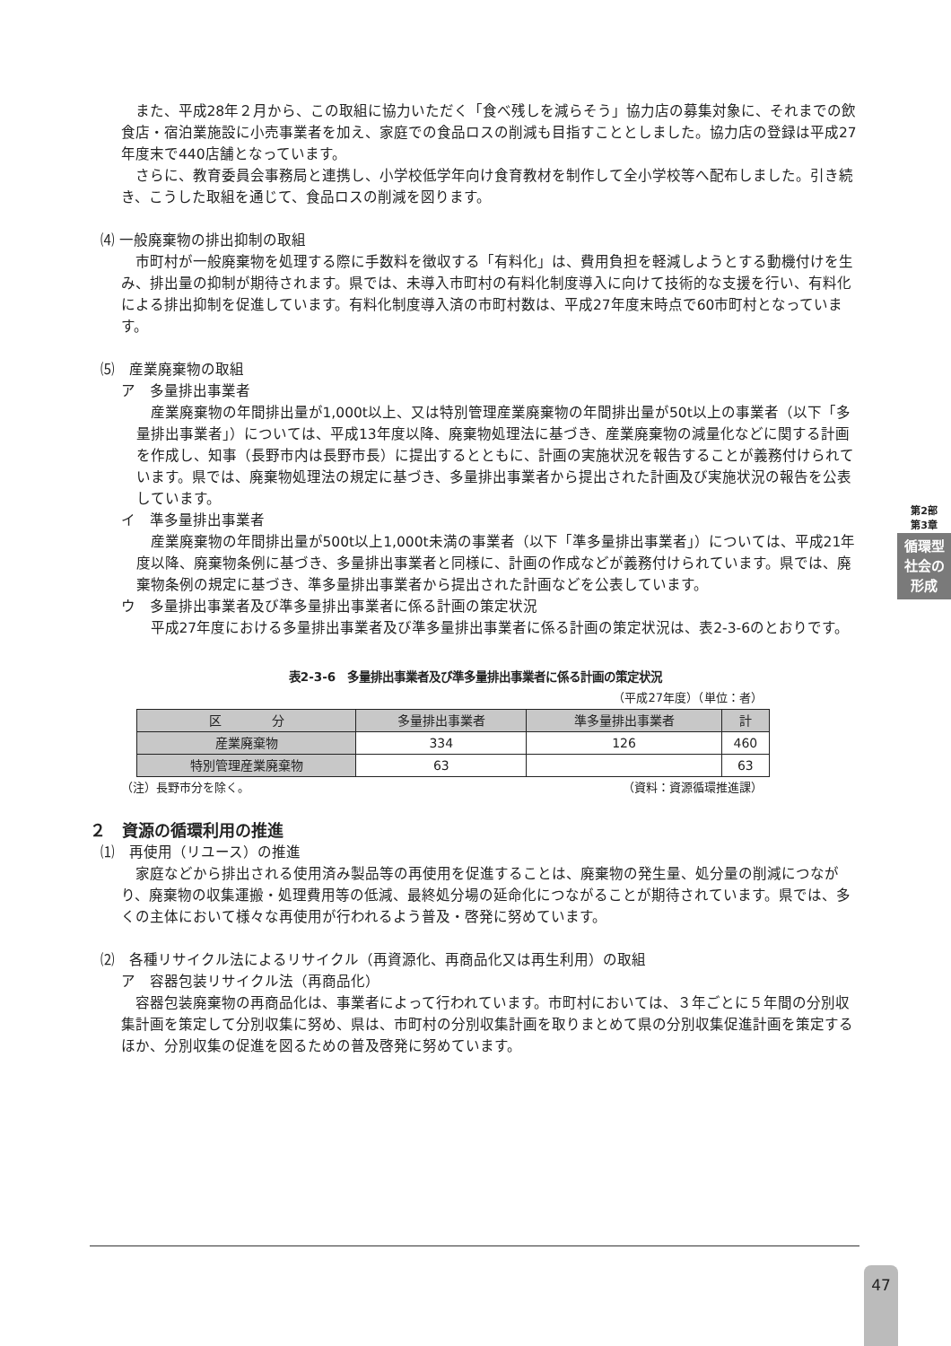また、平成28年２月から、この取組に協力いただく「食べ残しを減らそう」協力店の募集対象に、それまでの飲食店・宿泊業施設に小売事業者を加え、家庭での食品ロスの削減も目指すこととしました。協力店の登録は平成27年度末で440店舗となっています。
さらに、教育委員会事務局と連携し、小学校低学年向け食育教材を制作して全小学校等へ配布しました。引き続き、こうした取組を通じて、食品ロスの削減を図ります。
⑷ 一般廃棄物の排出抑制の取組
市町村が一般廃棄物を処理する際に手数料を徴収する「有料化」は、費用負担を軽減しようとする動機付けを生み、排出量の抑制が期待されます。県では、未導入市町村の有料化制度導入に向けて技術的な支援を行い、有料化による排出抑制を促進しています。有料化制度導入済の市町村数は、平成27年度末時点で60市町村となっています。
⑸　産業廃棄物の取組
ア　多量排出事業者
産業廃棄物の年間排出量が1,000t以上、又は特別管理産業廃棄物の年間排出量が50t以上の事業者（以下「多量排出事業者」）については、平成13年度以降、廃棄物処理法に基づき、産業廃棄物の減量化などに関する計画を作成し、知事（長野市内は長野市長）に提出するとともに、計画の実施状況を報告することが義務付けられています。県では、廃棄物処理法の規定に基づき、多量排出事業者から提出された計画及び実施状況の報告を公表しています。
イ　準多量排出事業者
産業廃棄物の年間排出量が500t以上1,000t未満の事業者（以下「準多量排出事業者」）については、平成21年度以降、廃棄物条例に基づき、多量排出事業者と同様に、計画の作成などが義務付けられています。県では、廃棄物条例の規定に基づき、準多量排出事業者から提出された計画などを公表しています。
ウ　多量排出事業者及び準多量排出事業者に係る計画の策定状況
平成27年度における多量排出事業者及び準多量排出事業者に係る計画の策定状況は、表2-3-6のとおりです。
表2-3-6　多量排出事業者及び準多量排出事業者に係る計画の策定状況
（平成27年度）（単位：者）
| 区 分 | 多量排出事業者 | 準多量排出事業者 | 計 |
| --- | --- | --- | --- |
| 産業廃棄物 | 334 | 126 | 460 |
| 特別管理産業廃棄物 | 63 | | 63 |
（注）長野市分を除く。 （資料：資源循環推進課）
２　資源の循環利用の推進
⑴　再使用（リユース）の推進
家庭などから排出される使用済み製品等の再使用を促進することは、廃棄物の発生量、処分量の削減につながり、廃棄物の収集運搬・処理費用等の低減、最終処分場の延命化につながることが期待されています。県では、多くの主体において様々な再使用が行われるよう普及・啓発に努めています。
⑵　各種リサイクル法によるリサイクル（再資源化、再商品化又は再生利用）の取組
ア　容器包装リサイクル法（再商品化）
容器包装廃棄物の再商品化は、事業者によって行われています。市町村においては、３年ごとに５年間の分別収集計画を策定して分別収集に努め、県は、市町村の分別収集計画を取りまとめて県の分別収集促進計画を策定するほか、分別収集の促進を図るための普及啓発に努めています。
第2部
第3章
循環型社会の形成
47